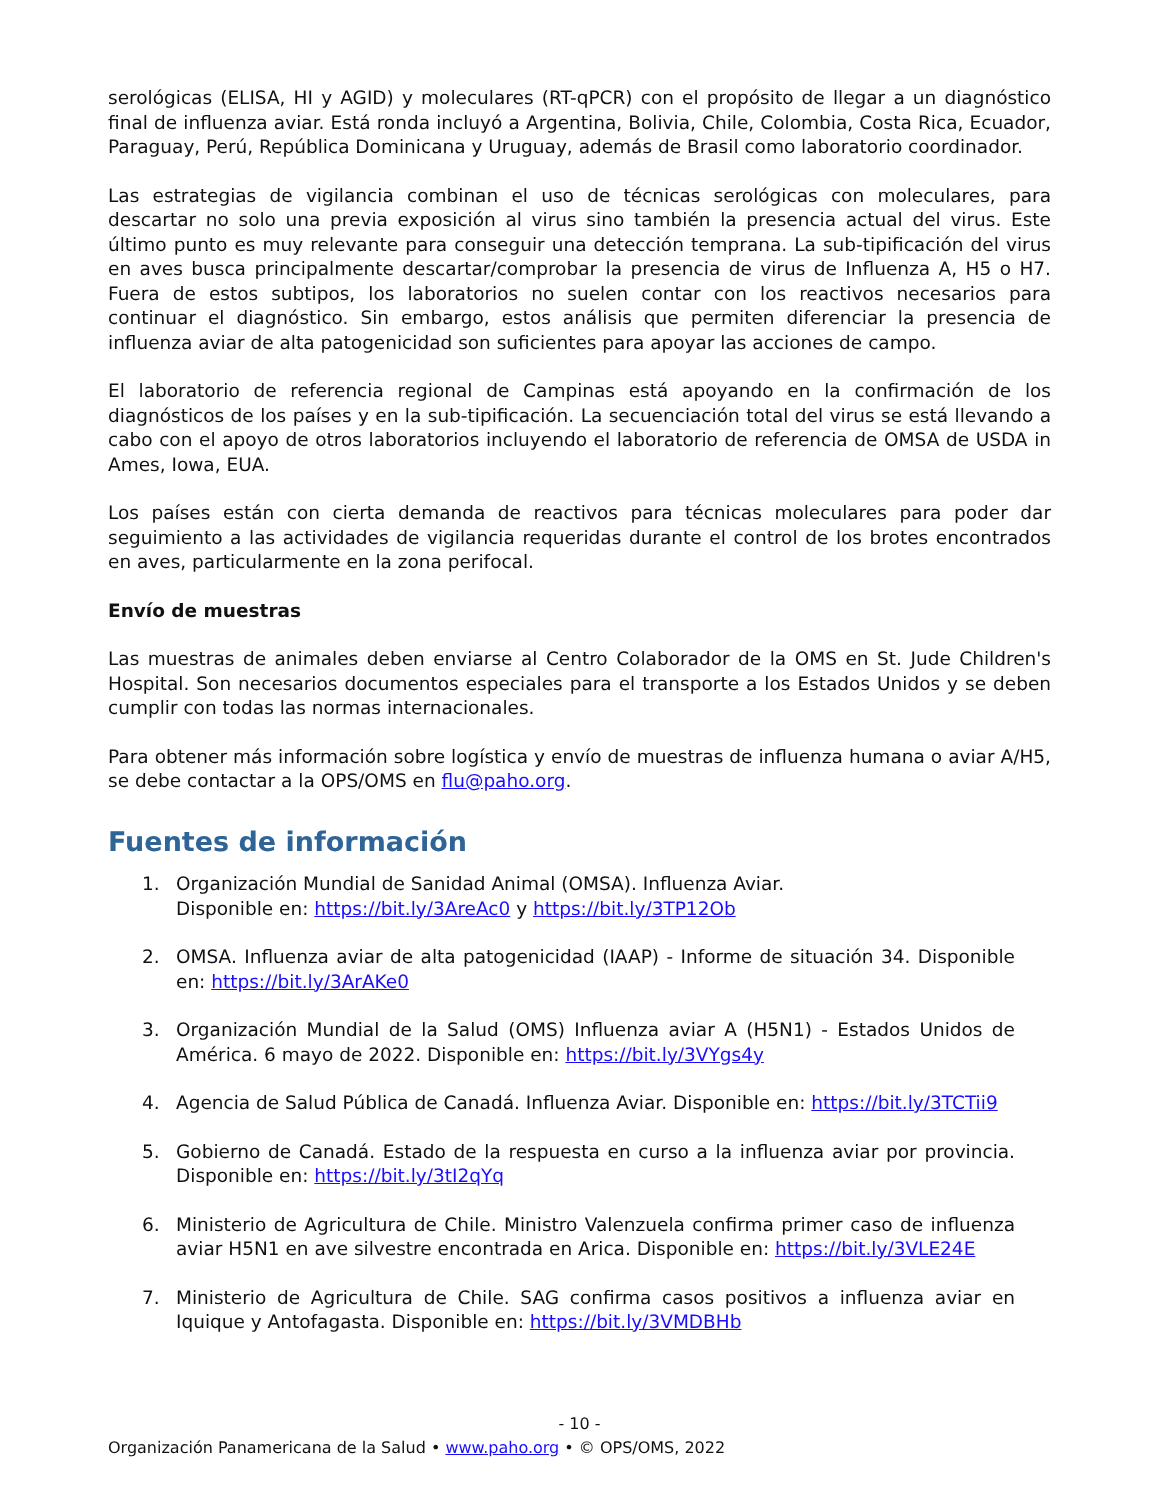serológicas (ELISA, HI y AGID) y moleculares (RT-qPCR) con el propósito de llegar a un diagnóstico final de influenza aviar. Está ronda incluyó a Argentina, Bolivia, Chile, Colombia, Costa Rica, Ecuador, Paraguay, Perú, República Dominicana y Uruguay, además de Brasil como laboratorio coordinador.
Las estrategias de vigilancia combinan el uso de técnicas serológicas con moleculares, para descartar no solo una previa exposición al virus sino también la presencia actual del virus. Este último punto es muy relevante para conseguir una detección temprana. La sub-tipificación del virus en aves busca principalmente descartar/comprobar la presencia de virus de Influenza A, H5 o H7. Fuera de estos subtipos, los laboratorios no suelen contar con los reactivos necesarios para continuar el diagnóstico. Sin embargo, estos análisis que permiten diferenciar la presencia de influenza aviar de alta patogenicidad son suficientes para apoyar las acciones de campo.
El laboratorio de referencia regional de Campinas está apoyando en la confirmación de los diagnósticos de los países y en la sub-tipificación. La secuenciación total del virus se está llevando a cabo con el apoyo de otros laboratorios incluyendo el laboratorio de referencia de OMSA de USDA in Ames, Iowa, EUA.
Los países están con cierta demanda de reactivos para técnicas moleculares para poder dar seguimiento a las actividades de vigilancia requeridas durante el control de los brotes encontrados en aves, particularmente en la zona perifocal.
Envío de muestras
Las muestras de animales deben enviarse al Centro Colaborador de la OMS en St. Jude Children's Hospital. Son necesarios documentos especiales para el transporte a los Estados Unidos y se deben cumplir con todas las normas internacionales.
Para obtener más información sobre logística y envío de muestras de influenza humana o aviar A/H5, se debe contactar a la OPS/OMS en flu@paho.org.
Fuentes de información
1. Organización Mundial de Sanidad Animal (OMSA). Influenza Aviar.
Disponible en: https://bit.ly/3AreAc0 y https://bit.ly/3TP12Ob
2. OMSA. Influenza aviar de alta patogenicidad (IAAP) - Informe de situación 34. Disponible en: https://bit.ly/3ArAKe0
3. Organización Mundial de la Salud (OMS) Influenza aviar A (H5N1) - Estados Unidos de América. 6 mayo de 2022. Disponible en: https://bit.ly/3VYgs4y
4. Agencia de Salud Pública de Canadá. Influenza Aviar. Disponible en: https://bit.ly/3TCTii9
5. Gobierno de Canadá. Estado de la respuesta en curso a la influenza aviar por provincia. Disponible en: https://bit.ly/3tI2qYq
6. Ministerio de Agricultura de Chile. Ministro Valenzuela confirma primer caso de influenza aviar H5N1 en ave silvestre encontrada en Arica. Disponible en: https://bit.ly/3VLE24E
7. Ministerio de Agricultura de Chile. SAG confirma casos positivos a influenza aviar en Iquique y Antofagasta. Disponible en: https://bit.ly/3VMDBHb
- 10 -
Organización Panamericana de la Salud • www.paho.org • © OPS/OMS, 2022